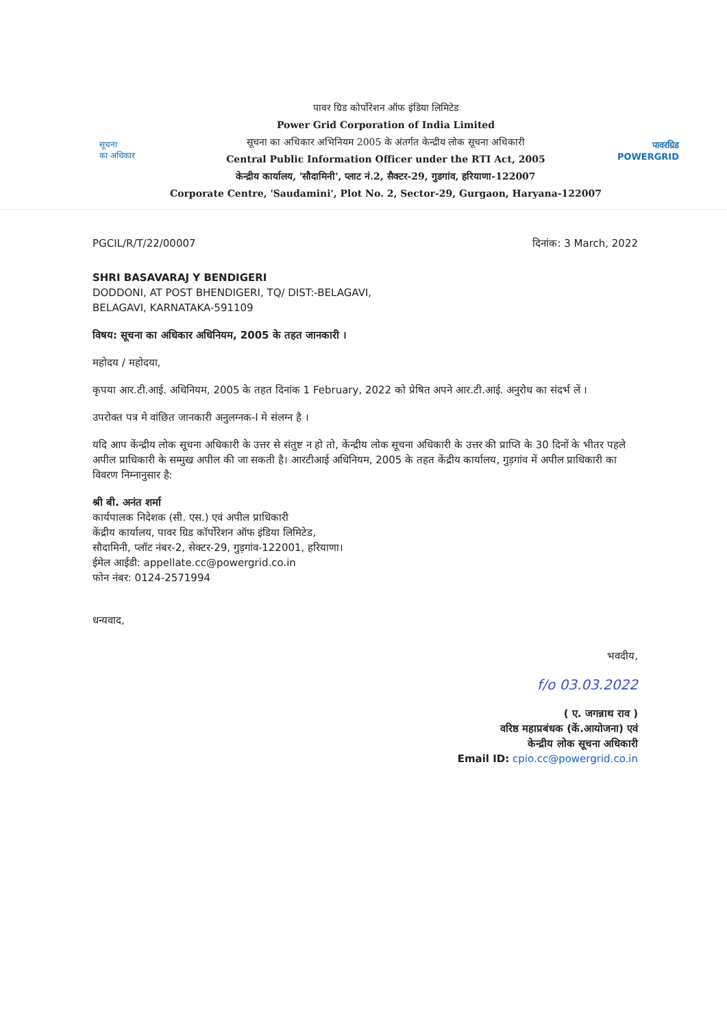सूचना
का अधिकार
पावर ग्रिड कोर्पोरेशन ऑफ इंडिया लिमिटेड
Power Grid Corporation of India Limited
सूचना का अधिकार अभिनियम 2005 के अंतर्गत केन्द्रीय लोक सूचना अधिकारी
Central Public Information Officer under the RTI Act, 2005
केन्द्रीय कार्यालय, 'सौदामिनी', प्लाट नं.2, सैक्टर-29, गुडगांव, हरियाणा-122007
Corporate Centre, 'Saudamini', Plot No. 2, Sector-29, Gurgaon, Haryana-122007
पावरग्रिड
POWERGRID
PGCIL/R/T/22/00007 दिनांक: 3 March, 2022
SHRI BASAVARAJ Y BENDIGERI
DODDONI, AT POST BHENDIGERI, TQ/ DIST:-BELAGAVI,
BELAGAVI, KARNATAKA-591109
विषय: सूचना का अधिकार अधिनियम, 2005 के तहत जानकारी ।
महोदय / महोदया,
कृपया आर.टी.आई. अधिनियम, 2005 के तहत दिनांक 1 February, 2022 को प्रेषित अपने आर.टी.आई. अनुरोध का संदर्भ लें ।
उपरोक्त पत्र मे वांछित जानकारी अनुलग्नक-I मे संलग्न है ।
यदि आप केंन्द्रीय लोक सूचना अधिकारी के उत्तर से संतुष्ट न हो तो, केंन्द्रीय लोक सूचना अधिकारी के उत्तर की प्राप्ति के 30 दिनों के भीतर पहले अपील प्राधिकारी के सम्मुख अपील की जा सकती है। आरटीआई अधिनियम, 2005 के तहत केंद्रीय कार्यालय, गुड़गांव में अपील प्राधिकारी का विवरण निम्नानुसार है:
श्री बी. अनंत शर्मा
कार्यपालक निदेशक (सी. एस.) एवं अपील प्राधिकारी
केंद्रीय कार्यालय, पावर ग्रिड कॉर्पोरेशन ऑफ इंडिया लिमिटेड,
सौदामिनी, प्लॉट नंबर-2, सेक्टर-29, गुड़गांव-122001, हरियाणा।
ईमेल आईडी: appellate.cc@powergrid.co.in
फोन नंबर: 0124-2571994
धन्यवाद,
भवदीय,
f/o 03.03.2022
( ए. जगन्नाथ राव )
वरिष्ठ महाप्रबंधक (कें.आयोजना) एवं
केन्द्रीय लोक सूचना अधिकारी
Email ID: cpio.cc@powergrid.co.in